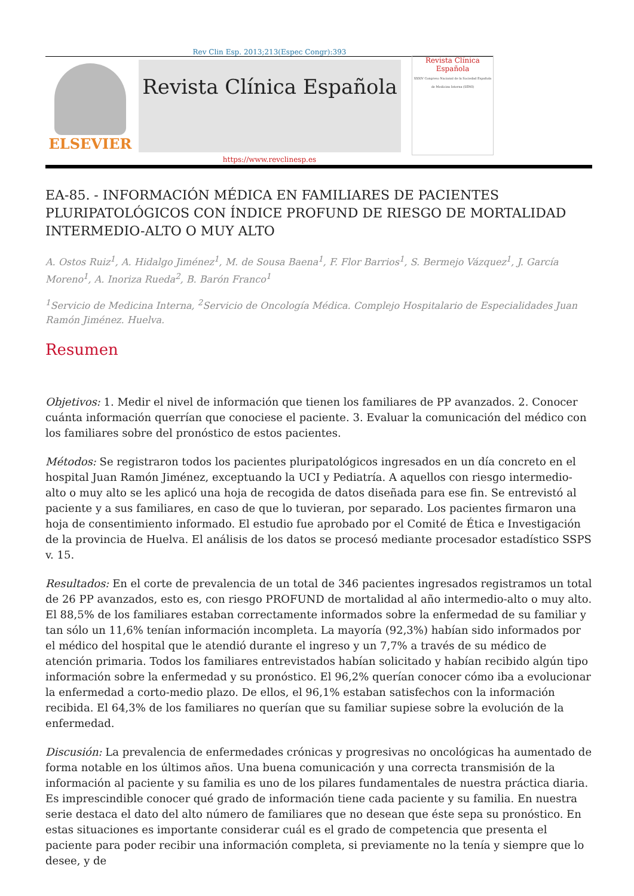Rev Clin Esp. 2013;213(Espec Congr):393
ELSEVIER
Revista Clínica Española
Revista Clínica Española
XXXIV Congreso Nacional de la Sociedad Española de Medicina Interna (SEMI)
https://www.revclinesp.es
EA-85. - INFORMACIÓN MÉDICA EN FAMILIARES DE PACIENTES PLURIPATOLÓGICOS CON ÍNDICE PROFUND DE RIESGO DE MORTALIDAD INTERMEDIO-ALTO O MUY ALTO
A. Ostos Ruiz<sup>1</sup>, A. Hidalgo Jiménez<sup>1</sup>, M. de Sousa Baena<sup>1</sup>, F. Flor Barrios<sup>1</sup>, S. Bermejo Vázquez<sup>1</sup>, J. García Moreno<sup>1</sup>, A. Inoriza Rueda<sup>2</sup>, B. Barón Franco<sup>1</sup>
<sup>1</sup> Servicio de Medicina Interna, <sup>2</sup>Servicio de Oncología Médica. Complejo Hospitalario de Especialidades Juan Ramón Jiménez. Huelva.
Resumen
Objetivos: 1. Medir el nivel de información que tienen los familiares de PP avanzados. 2. Conocer cuánta información querrían que conociese el paciente. 3. Evaluar la comunicación del médico con los familiares sobre del pronóstico de estos pacientes.
Métodos: Se registraron todos los pacientes pluripatológicos ingresados en un día concreto en el hospital Juan Ramón Jiménez, exceptuando la UCI y Pediatría. A aquellos con riesgo intermedio-alto o muy alto se les aplicó una hoja de recogida de datos diseñada para ese fin. Se entrevistó al paciente y a sus familiares, en caso de que lo tuvieran, por separado. Los pacientes firmaron una hoja de consentimiento informado. El estudio fue aprobado por el Comité de Ética e Investigación de la provincia de Huelva. El análisis de los datos se procesó mediante procesador estadístico SSPS v. 15.
Resultados: En el corte de prevalencia de un total de 346 pacientes ingresados registramos un total de 26 PP avanzados, esto es, con riesgo PROFUND de mortalidad al año intermedio-alto o muy alto. El 88,5% de los familiares estaban correctamente informados sobre la enfermedad de su familiar y tan sólo un 11,6% tenían información incompleta. La mayoría (92,3%) habían sido informados por el médico del hospital que le atendió durante el ingreso y un 7,7% a través de su médico de atención primaria. Todos los familiares entrevistados habían solicitado y habían recibido algún tipo información sobre la enfermedad y su pronóstico. El 96,2% querían conocer cómo iba a evolucionar la enfermedad a corto-medio plazo. De ellos, el 96,1% estaban satisfechos con la información recibida. El 64,3% de los familiares no querían que su familiar supiese sobre la evolución de la enfermedad.
Discusión: La prevalencia de enfermedades crónicas y progresivas no oncológicas ha aumentado de forma notable en los últimos años. Una buena comunicación y una correcta transmisión de la información al paciente y su familia es uno de los pilares fundamentales de nuestra práctica diaria. Es imprescindible conocer qué grado de información tiene cada paciente y su familia. En nuestra serie destaca el dato del alto número de familiares que no desean que éste sepa su pronóstico. En estas situaciones es importante considerar cuál es el grado de competencia que presenta el paciente para poder recibir una información completa, si previamente no la tenía y siempre que lo desee, y de